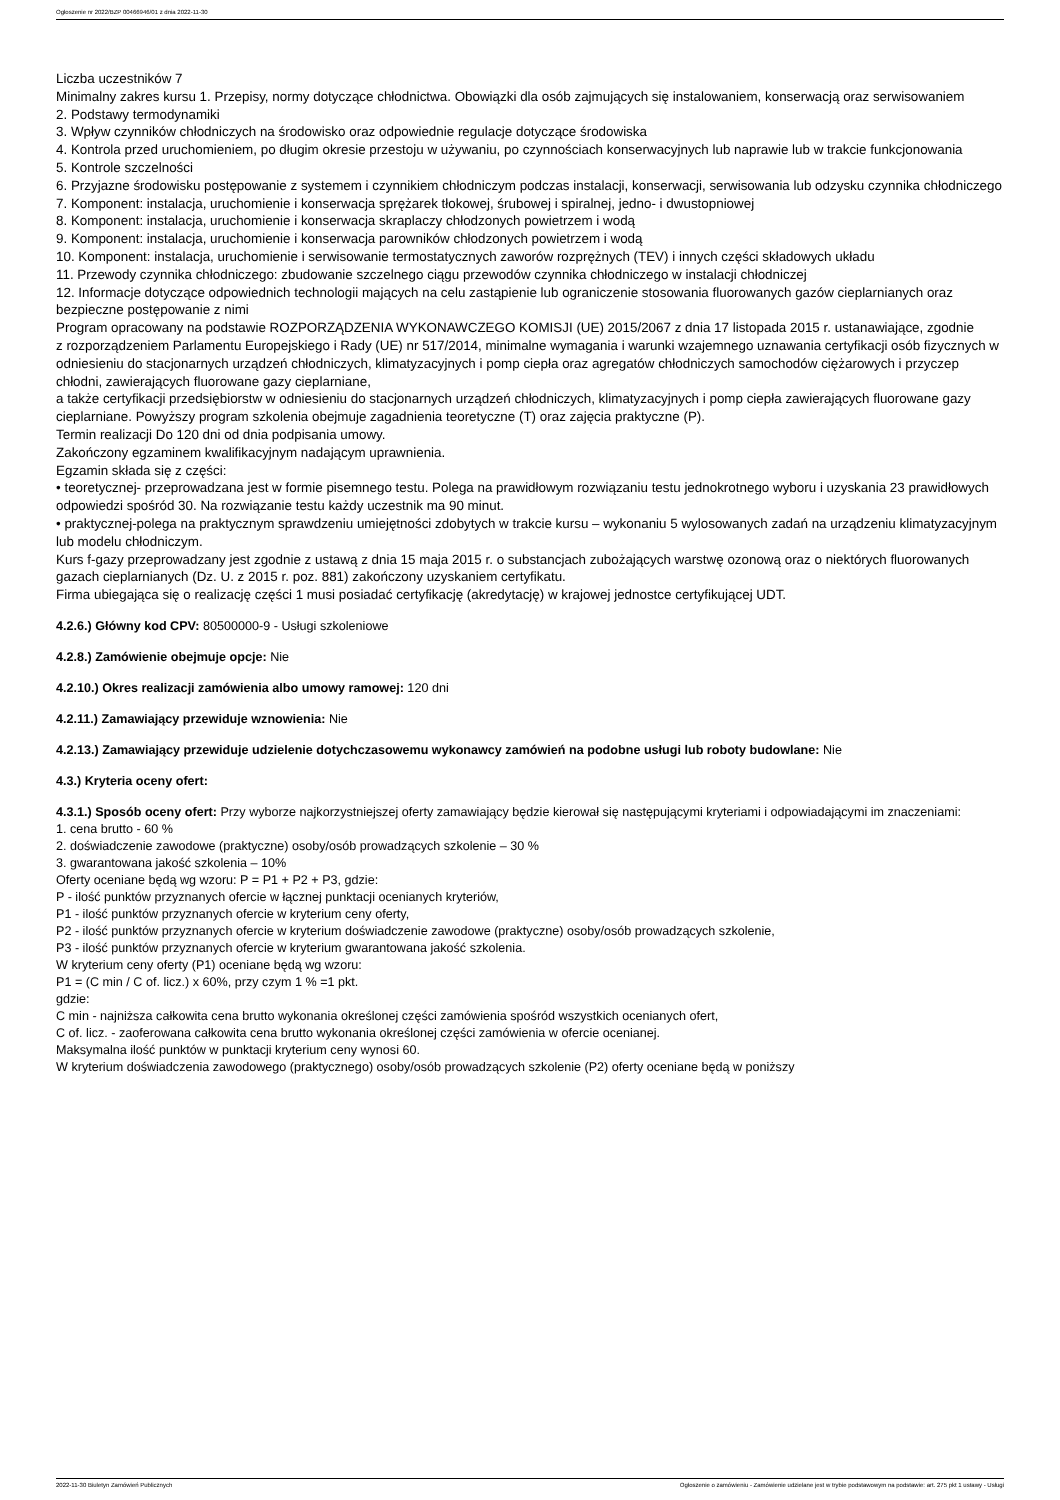Ogłoszenie nr 2022/BZP 00466946/01 z dnia 2022-11-30
Liczba uczestników 7
Minimalny zakres kursu 1. Przepisy, normy dotyczące chłodnictwa. Obowiązki dla osób zajmujących się instalowaniem, konserwacją oraz serwisowaniem
2. Podstawy termodynamiki
3. Wpływ czynników chłodniczych na środowisko oraz odpowiednie regulacje dotyczące środowiska
4. Kontrola przed uruchomieniem, po długim okresie przestoju w używaniu, po czynnościach konserwacyjnych lub naprawie lub w trakcie funkcjonowania
5. Kontrole szczelności
6. Przyjazne środowisku postępowanie z systemem i czynnikiem chłodniczym podczas instalacji, konserwacji, serwisowania lub odzysku czynnika chłodniczego
7. Komponent: instalacja, uruchomienie i konserwacja sprężarek tłokowej, śrubowej i spiralnej, jedno- i dwustopniowej
8. Komponent: instalacja, uruchomienie i konserwacja skraplaczy chłodzonych powietrzem i wodą
9. Komponent: instalacja, uruchomienie i konserwacja parowników chłodzonych powietrzem i wodą
10. Komponent: instalacja, uruchomienie i serwisowanie termostatycznych zaworów rozprężnych (TEV) i innych części składowych układu
11. Przewody czynnika chłodniczego: zbudowanie szczelnego ciągu przewodów czynnika chłodniczego w instalacji chłodniczej
12. Informacje dotyczące odpowiednich technologii mających na celu zastąpienie lub ograniczenie stosowania fluorowanych gazów cieplarnianych oraz bezpieczne postępowanie z nimi
Program opracowany na podstawie ROZPORZĄDZENIA WYKONAWCZEGO KOMISJI (UE) 2015/2067 z dnia 17 listopada 2015 r. ustanawiające, zgodnie
z rozporządzeniem Parlamentu Europejskiego i Rady (UE) nr 517/2014, minimalne wymagania i warunki wzajemnego uznawania certyfikacji osób fizycznych w odniesieniu do stacjonarnych urządzeń chłodniczych, klimatyzacyjnych i pomp ciepła oraz agregatów chłodniczych samochodów ciężarowych i przyczep chłodni, zawierających fluorowane gazy cieplarniane,
a także certyfikacji przedsiębiorstw w odniesieniu do stacjonarnych urządzeń chłodniczych, klimatyzacyjnych i pomp ciepła zawierających fluorowane gazy cieplarniane. Powyższy program szkolenia obejmuje zagadnienia teoretyczne (T) oraz zajęcia praktyczne (P).
Termin realizacji Do 120 dni od dnia podpisania umowy.
Zakończony egzaminem kwalifikacyjnym nadającym uprawnienia.
Egzamin składa się z części:
• teoretycznej- przeprowadzana jest w formie pisemnego testu. Polega na prawidłowym rozwiązaniu testu jednokrotnego wyboru i uzyskania 23 prawidłowych odpowiedzi spośród 30. Na rozwiązanie testu każdy uczestnik ma 90 minut.
• praktycznej-polega na praktycznym sprawdzeniu umiejętności zdobytych w trakcie kursu – wykonaniu 5 wylosowanych zadań na urządzeniu klimatyzacyjnym lub modelu chłodniczym.
Kurs f-gazy przeprowadzany jest zgodnie z ustawą z dnia 15 maja 2015 r. o substancjach zubożających warstwę ozonową oraz o niektórych fluorowanych gazach cieplarnianych (Dz. U. z 2015 r. poz. 881) zakończony uzyskaniem certyfikatu.
Firma ubiegająca się o realizację części 1 musi posiadać certyfikację (akredytację) w krajowej jednostce certyfikującej UDT.
4.2.6.) Główny kod CPV: 80500000-9 - Usługi szkoleniowe
4.2.8.) Zamówienie obejmuje opcje: Nie
4.2.10.) Okres realizacji zamówienia albo umowy ramowej: 120 dni
4.2.11.) Zamawiający przewiduje wznowienia: Nie
4.2.13.) Zamawiający przewiduje udzielenie dotychczasowemu wykonawcy zamówień na podobne usługi lub roboty budowlane: Nie
4.3.) Kryteria oceny ofert:
4.3.1.) Sposób oceny ofert: Przy wyborze najkorzystniejszej oferty zamawiający będzie kierował się następującymi kryteriami i odpowiadającymi im znaczeniami:
1. cena brutto - 60 %
2. doświadczenie zawodowe (praktyczne) osoby/osób prowadzących szkolenie – 30 %
3. gwarantowana jakość szkolenia – 10%
Oferty oceniane będą wg wzoru: P = P1 + P2 + P3, gdzie:
P - ilość punktów przyznanych ofercie w łącznej punktacji ocenianych kryteriów,
P1 - ilość punktów przyznanych ofercie w kryterium ceny oferty,
P2 - ilość punktów przyznanych ofercie w kryterium doświadczenie zawodowe (praktyczne) osoby/osób prowadzących szkolenie,
P3 - ilość punktów przyznanych ofercie w kryterium gwarantowana jakość szkolenia.
W kryterium ceny oferty (P1) oceniane będą wg wzoru:
P1 = (C min / C of. licz.) x 60%, przy czym 1 % =1 pkt.
gdzie:
C min - najniższa całkowita cena brutto wykonania określonej części zamówienia spośród wszystkich ocenianych ofert,
C of. licz. - zaoferowana całkowita cena brutto wykonania określonej części zamówienia w ofercie ocenianej.
Maksymalna ilość punktów w punktacji kryterium ceny wynosi 60.
W kryterium doświadczenia zawodowego (praktycznego) osoby/osób prowadzących szkolenie (P2) oferty oceniane będą w poniższy
2022-11-30 Biuletyn Zamówień Publicznych Ogłoszenie o zamówieniu - Zamówienie udzielane jest w trybie podstawowym na podstawie: art. 275 pkt 1 ustawy - Usługi